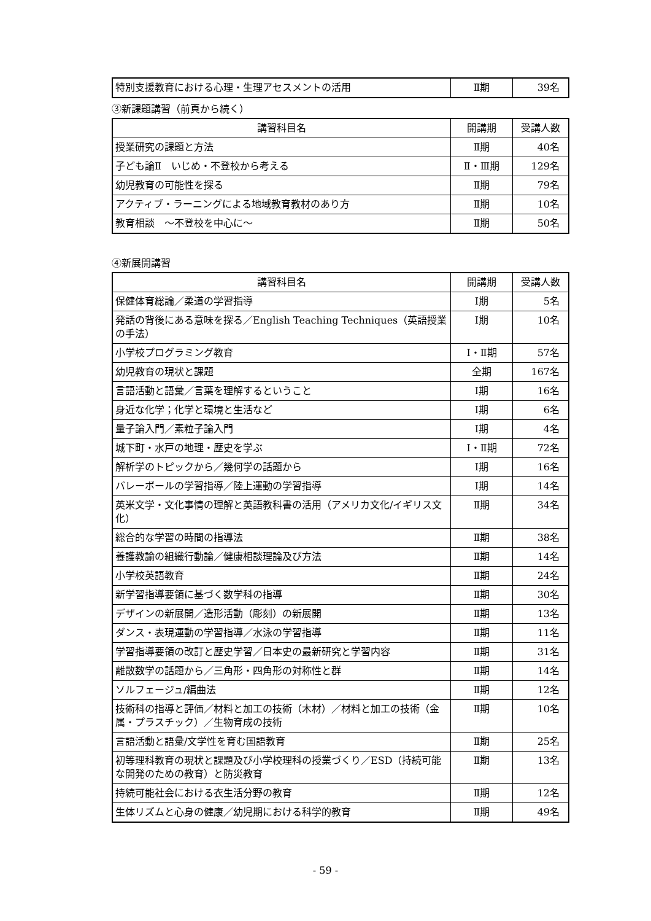| 特別支援教育における心理・生理アセスメントの活用 | Ⅱ期 | 39名 |
③新課題講習（前頁から続く）
| 講習科目名 | 開講期 | 受講人数 |
| --- | --- | --- |
| 授業研究の課題と方法 | Ⅱ期 | 40名 |
| 子ども論Ⅱ いじめ・不登校から考える | Ⅱ・Ⅲ期 | 129名 |
| 幼児教育の可能性を探る | Ⅱ期 | 79名 |
| アクティブ・ラーニングによる地域教育教材のあり方 | Ⅱ期 | 10名 |
| 教育相談 ～不登校を中心に～ | Ⅱ期 | 50名 |
④新展開講習
| 講習科目名 | 開講期 | 受講人数 |
| --- | --- | --- |
| 保健体育総論／柔道の学習指導 | Ⅰ期 | 5名 |
| 発話の背後にある意味を探る／English Teaching Techniques（英語授業の手法） | Ⅰ期 | 10名 |
| 小学校プログラミング教育 | Ⅰ・Ⅱ期 | 57名 |
| 幼児教育の現状と課題 | 全期 | 167名 |
| 言語活動と語彙／言葉を理解するということ | Ⅰ期 | 16名 |
| 身近な化学；化学と環境と生活など | Ⅰ期 | 6名 |
| 量子論入門／素粒子論入門 | Ⅰ期 | 4名 |
| 城下町・水戸の地理・歴史を学ぶ | Ⅰ・Ⅱ期 | 72名 |
| 解析学のトピックから／幾何学の話題から | Ⅰ期 | 16名 |
| バレーボールの学習指導／陸上運動の学習指導 | Ⅰ期 | 14名 |
| 英米文学・文化事情の理解と英語教科書の活用（アメリカ文化/イギリス文化） | Ⅱ期 | 34名 |
| 総合的な学習の時間の指導法 | Ⅱ期 | 38名 |
| 養護教諭の組織行動論／健康相談理論及び方法 | Ⅱ期 | 14名 |
| 小学校英語教育 | Ⅱ期 | 24名 |
| 新学習指導要領に基づく数学科の指導 | Ⅱ期 | 30名 |
| デザインの新展開／造形活動（彫刻）の新展開 | Ⅱ期 | 13名 |
| ダンス・表現運動の学習指導／水泳の学習指導 | Ⅱ期 | 11名 |
| 学習指導要領の改訂と歴史学習／日本史の最新研究と学習内容 | Ⅱ期 | 31名 |
| 離散数学の話題から／三角形・四角形の対称性と群 | Ⅱ期 | 14名 |
| ソルフェージュ/編曲法 | Ⅱ期 | 12名 |
| 技術科の指導と評価／材料と加工の技術（木材）／材料と加工の技術（金属・プラスチック）／生物育成の技術 | Ⅱ期 | 10名 |
| 言語活動と語彙/文学性を育む国語教育 | Ⅱ期 | 25名 |
| 初等理科教育の現状と課題及び小学校理科の授業づくり／ESD（持続可能な開発のための教育）と防災教育 | Ⅱ期 | 13名 |
| 持続可能社会における衣生活分野の教育 | Ⅱ期 | 12名 |
| 生体リズムと心身の健康／幼児期における科学的教育 | Ⅱ期 | 49名 |
- 59 -